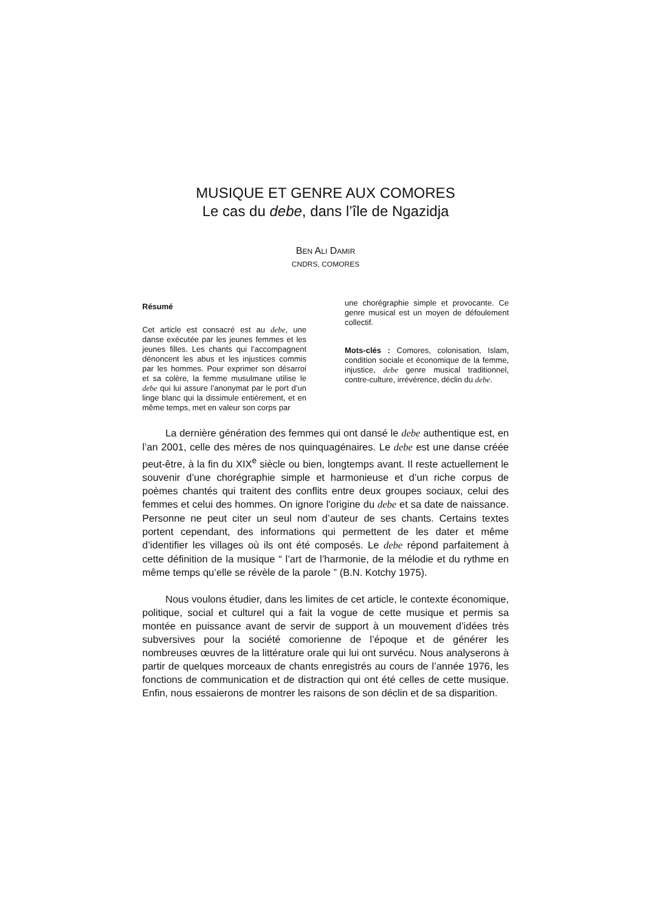MUSIQUE ET GENRE AUX COMORES
Le cas du debe, dans l’île de Ngazidja
BEN ALI DAMIR
CNDRS, COMORES
Résumé
Cet article est consacré est au debe, une danse exécutée par les jeunes femmes et les jeunes filles. Les chants qui l’accompagnent dénoncent les abus et les injustices commis par les hommes. Pour exprimer son désarroi et sa colère, la femme musulmane utilise le debe qui lui assure l’anonymat par le port d’un linge blanc qui la dissimule entièrement, et en même temps, met en valeur son corps par
une chorégraphie simple et provocante. Ce genre musical est un moyen de défoulement collectif.
Mots-clés : Comores, colonisation, Islam, condition sociale et économique de la femme, injustice, debe genre musical traditionnel, contre-culture, irrévérence, déclin du debe.
La dernière génération des femmes qui ont dansé le debe authentique est, en l’an 2001, celle des mères de nos quinquagénaires. Le debe est une danse créée peut-être, à la fin du XIX<sup>e</sup> siècle ou bien, longtemps avant. Il reste actuellement le souvenir d’une chorégraphie simple et harmonieuse et d’un riche corpus de poèmes chantés qui traitent des conflits entre deux groupes sociaux, celui des femmes et celui des hommes. On ignore l'origine du debe et sa date de naissance. Personne ne peut citer un seul nom d’auteur de ses chants. Certains textes portent cependant, des informations qui permettent de les dater et même d’identifier les villages où ils ont été composés. Le debe répond parfaitement à cette définition de la musique “ l’art de l’harmonie, de la mélodie et du rythme en même temps qu’elle se révèle de la parole ” (B.N. Kotchy 1975).
Nous voulons étudier, dans les limites de cet article, le contexte économique, politique, social et culturel qui a fait la vogue de cette musique et permis sa montée en puissance avant de servir de support à un mouvement d’idées très subversives pour la société comorienne de l’époque et de générer les nombreuses œuvres de la littérature orale qui lui ont survécu. Nous analyserons à partir de quelques morceaux de chants enregistrés au cours de l’année 1976, les fonctions de communication et de distraction qui ont été celles de cette musique. Enfin, nous essaierons de montrer les raisons de son déclin et de sa disparition.